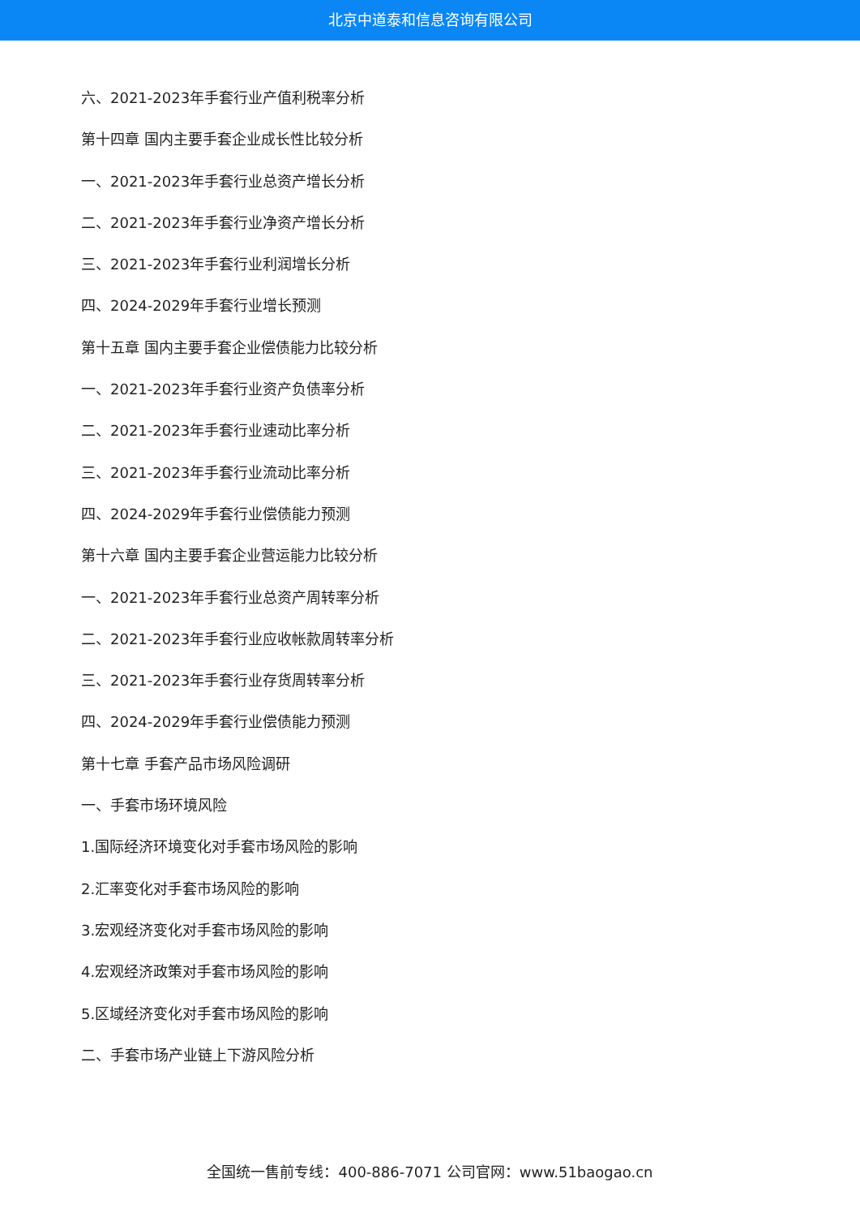北京中道泰和信息咨询有限公司
六、2021-2023年手套行业产值利税率分析
第十四章 国内主要手套企业成长性比较分析
一、2021-2023年手套行业总资产增长分析
二、2021-2023年手套行业净资产增长分析
三、2021-2023年手套行业利润增长分析
四、2024-2029年手套行业增长预测
第十五章 国内主要手套企业偿债能力比较分析
一、2021-2023年手套行业资产负债率分析
二、2021-2023年手套行业速动比率分析
三、2021-2023年手套行业流动比率分析
四、2024-2029年手套行业偿债能力预测
第十六章 国内主要手套企业营运能力比较分析
一、2021-2023年手套行业总资产周转率分析
二、2021-2023年手套行业应收帐款周转率分析
三、2021-2023年手套行业存货周转率分析
四、2024-2029年手套行业偿债能力预测
第十七章 手套产品市场风险调研
一、手套市场环境风险
1.国际经济环境变化对手套市场风险的影响
2.汇率变化对手套市场风险的影响
3.宏观经济变化对手套市场风险的影响
4.宏观经济政策对手套市场风险的影响
5.区域经济变化对手套市场风险的影响
二、手套市场产业链上下游风险分析
全国统一售前专线：400-886-7071 公司官网：www.51baogao.cn